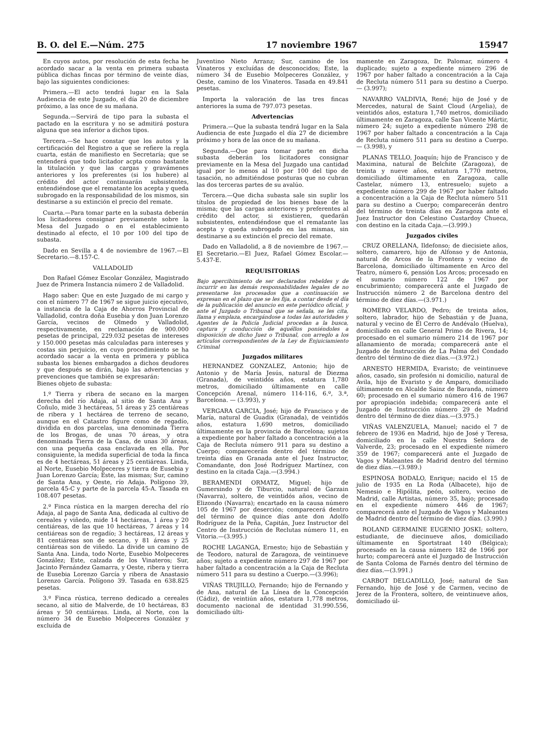B. O. del E.—Núm. 275 17 noviembre 1967 15947
En cuyos autos, por resolución de esta fecha he acordado sacar a la venta en primera subasta pública dichas fincas por término de veinte días, bajo las siguientes condiciones:
Primera.—El acto tendrá lugar en la Sala Audiencia de este Juzgado, el día 20 de diciembre próximo, a las once de su mañana.
Segunda.—Servirá de tipo para la subasta el pactado en la escritura y no se admitirá postura alguna que sea inferior a dichos tipos.
Tercera.—Se hace constar que los autos y la certificación del Registro a que se refiere la regla cuarta, están de manifiesto en Secretaría; que se entenderá que todo licitador acpta como bastante la titulación y que las cargas y gravámenes anteriores y los preferentes (si los hubere) al crédito del actor continuarán subsistentes, entendiéndose que el rematante los acepta y queda subrogado en la responsabilidad de los mismos, sin destinarse a su extinción el precio del remate.
Cuarta.—Para tomar parte en la subasta deberán los licitadores consignar previamente sobre la Mesa del Juzgado o en el establecimiento destinado al efecto, el 10 por 100 del tipo de subasta.
Dado en Sevilla a 4 de noviembre de 1967.—El Secretario.—8.157-C.
VALLADOLID
Don Rafael Gómez Escolar González, Magistrado Juez de Primera Instancia número 2 de Valladolid.
Hago saber: Que en este Juzgado de mi cargo y con el número 77 de 1967 se sigue juicio ejecutivo, a instancia de la Caja de Ahorros Provincial de Valladolid, contra doña Eusebia y don Juan Lorenzo García, vecinos de Olmedo y Valladolid, respectivamente, en reclamación de 900.000 pesetas de principal, 229.032 pesetas de intereses y 150.000 pesetas más calculadas para intereses y costas sin perjuicio, en cuyo procedimiento se ha acordado sacar a la venta en primera y pública subasta los bienes embargados a dichos deudores y que después se dirán, bajo las advertencias y prevenciones que también se expresarán:
Bienes objeto de subasta:
1.º Tierra y ribera de secano en la margen derecha del río Adaja, al sitio de Santa Ana y Coñulo, mide 3 hectáreas, 51 áreas y 25 centiáreas de ribera y 1 hectárea de terreno de secano, aunque en el Catastro figure como de regadío, dividida en dos parcelas, una denominada Tierra de los Brogas, de unas 70 áreas, y otra denominada Tierra de la Casa, de unas 30 áreas, con una pequeña casa enclavada en ella. Por consiguiente, la medida superficial de toda la finca es de 4 hectáreas, 51 áreas y 25 centiáreas. Linda, al Norte, Eusebio Molpeceres y tierra de Eusebia y Juan Lorenzo García; Este, las mismas; Sur, camino de Santa Ana, y Oeste, río Adaja. Polígono 39, parcela 45-C y parte de la parcela 45-A. Tasada en 108.407 pesetas.
2.º Finca rústica en la margen derecha del río Adaja, al pago de Santa Ana, dedicada al cultivo de cereales y viñedo, mide 14 hectáreas, 1 área y 20 centiáreas, de las que 10 hectáreas, 7 áreas y 14 centiáreas son de regadío; 3 hectáreas, 12 áreas y 81 centiáreas son de secano, y 81 áreas y 25 centiáreas son de viñedo. La divide un camino de Santa Ana. Linda, todo Norte, Eusebio Molpeceres González; Este, calzada de los Vinateros; Sur, Jacinto Fernández Gamarra, y Oeste, ribera y tierra de Eusebia Lorenzo García y ribera de Anastasio Lorenzo García. Polígono 39. Tasada en 638.825 pesetas.
3.º Finca rústica, terreno dedicado a cereales secano, al sitio de Malverde, de 10 hectáreas, 83 áreas y 50 centiáreas. Linda, al Norte, con la número 34 de Eusebio Molpeceres González y excluída de
Juventino Nieto Arranz; Sur, camino de los Vinateros y excluídas de desconocidos; Este, la número 34 de Eusebio Molpeceres González, y Oeste, camino de los Vinateros. Tasada en 49.841 pesetas.
Importa la valoración de las tres fincas anteriores la suma de 797.073 pesetas.
Advertencias
Primera.—Que la subasta tendrá lugar en la Sala Audiencia de este Juzgado el día 27 de diciembre próximo y hora de las once de su mañana.
Segunda.—Que para tomar parte en dicha subasta deberán los licitadores consignar previamente en la Mesa del Juzgado una cantidad igual por lo menos al 10 por 100 del tipo de tasación, no admitiéndose posturas que no cubran las dos terceras partes de su avalúo.
Tercera.—Que dicha subasta sale sin suplir los títulos de propiedad de los bienes base de la misma; que las cargas anteriores y preferentes al crédito del actor, si existieren, quedarán subsistentes, entendiéndose que el rematante las acepta y queda subrogado en las mismas, sin destinarse a su extinción el precio del remate.
Dado en Valladolid, a 8 de noviembre de 1967.—El Secretario.—El Juez, Rafael Gómez Escolar.—5.437-E.
REQUISITORIAS
Bajo apercibimiento de ser declarados rebeldes y de incurrir en las demás responsabilidades legales de no presentarse los procesados que a continuación se expresan en el plazo que se les fija, a contar desde el día de la publicación del anuncio en este periódico oficial, y ante el Juzgado o Tribunal que se señala, se les cita, llama y emplaza, encargándose a todas las autoridades y Agentes de la Policía Judicial procedan a la busca, captura y conducción de aquéllos poniéndoles a disposición de dicho Juez o Tribunal, con arreglo a los artículos correspondientes de la Ley de Enjuiciamiento Criminal
Juzgados militares
HERNANDEZ GONZALEZ, Antonio; hijo de Antonio y de María Jesús, natural de Diezma (Granada), de veintidós años, estatura 1,780 metros, domiciliado últimamente en calle Concepción Arenal, número 114-116, 6.º, 3.ª, Barcelona. — (3.993), y
VERGARA GARCIA, José; hijo de Francisco y de María, natural de Guadix (Granada), de veintidós años, estatura 1,690 metros, domiciliado últimamente en la provincia de Barcelona; sujetos a expediente por haber faltado a concentración a la Caja de Recluta número 911 para su destino a Cuerpo; comparecerán dentro del término de treinta días en Granada ante el Juez Instructor, Comandante, don José Rodríguez Martínez, con destino en la citada Caja.—(3.994.)
BERAMENDI ORMATZ, Miguel; hijo de Gumersindo y de Tiburcio, natural de Garzain (Navarra), soltero, de veintidós años, vecino de Elizondo (Navarra); encartado en la causa número 105 de 1967 por deserción; comparecerá dentro del término de quince días ante don Adolfo Rodríguez de la Peña, Capitán, Juez Instructor del Centro de Instrucción de Reclutas número 11, en Vitoria.—(3.995.)
ROCHE LAGANGA, Ernesto; hijo de Sebastián y de Teodoro, natural de Zaragoza, de veintinueve años; sujeto a expediente número 297 de 1967 por haber faltado a concentración a la Caja de Recluta número 511 para su destino a Cuerpo.—(3.996);
VIÑAS TRUJILLO, Fernando; hijo de Fernando y de Ana, natural de La Línea de la Concepción (Cádiz), de veintiún años, estatura 1,778 metros, documento nacional de identidad 31.990.556, domiciliado últi-
mamente en Zaragoza, Dr. Palomar, número 4 duplicado; sujeto a expediente número 296 de 1967 por haber faltado a concentración a la Caja de Recluta número 511 para su destino a Cuerpo. — (3.997);
NAVARRO VALDIVIA, René; hijo de José y de Mercedes, natural de Saint Cloud (Argelia), de veintidós años, estatura 1,740 metros, domiciliado últimamente en Zaragoza, calle San Vicente Mártir, número 24; sujeto a expediente número 298 de 1967 por haber faltado a concentración a la Caja de Recluta número 511 para su destino a Cuerpo. — (3.998), y
PLANAS TELLO, Joaquín; hijo de Francisco y de Maximina, natural de Belchite (Zaragoza), de treinta y nueve años, estatura 1,770 metros, domiciliado últimamente en Zaragoza, calle Castelar, número 13, entresuelo; sujeto a expediente número 299 de 1967 por haber faltado a concentración a la Caja de Recluta número 511 para su destino a Cuerpo; comparecerán dentro del término de treinta días en Zaragoza ante el Juez Instructor don Celestino Custardoy Chueca, con destino en la citada Caja.—(3.999.)
Juzgados civiles
CRUZ ORELLANA, Ildefonso; de diecisiete años, soltero, camarero, hijo de Alfonso y de Antonia, natural de Arcos de la Frontera y vecino de Barcelona, domiciliado últimamente en Arco del Teatro, número 6, pensión Los Arcos; procesado en el sumario número 122 de 1967 por encubrimiento; comparecerá ante el Juzgado de Instrucción número 2 de Barcelona dentro del término de diez días.—(3.971.)
ROMERO VELARDO, Pedro; de treinta años, soltero, labrador, hijo de Sebastián y de Juana, natural y vecino de El Cerro de Andévalo (Huelva), domiciliado en calle General Primo de Rivera, 14; procesado en el sumario número 214 de 1967 por allanamiento de morada; comparecerá ante el Juzgado de Instrucción de La Palma del Condado dentro del término de diez días.—(3.972.)
ARNESTO HERMIDA, Evaristo; de veintinueve años, casado, sin profesión ni domicilio, natural de Avila, hijo de Evaristo y de Amparo, domiciliado últimamente en Alcalde Sainz de Baranda, número 60; procesado en el sumario número 416 de 1967 por apropiación indebida; comparecerá ante el Juzgado de Instrucción número 29 de Madrid dentro del término de diez días.—(3.975.)
VIÑAS VALENZUELA, Manuel; nacido el 7 de febrero de 1936 en Madrid, hijo de José y Teresa, domiciliado en la calle Nuestra Señora de Valverde, 23; procesado en el expediente número 359 de 1967; comparecerá ante el Juzgado de Vagos y Maleantes de Madrid dentro del término de diez días.—(3.989.)
ESPINOSA BODALO, Enrique; nacido el 15 de julio de 1935 en La Roda (Albacete), hijo de Nemesio e Hipólita, peón, soltero, vecino de Madrid, calle Artistas, número 35, bajo; procesado en el expediente número 446 de 1967; comparecerá ante el Juzgado de Vagos y Maleantes de Madrid dentro del término de diez días. (3.990.)
ROLAND GERMAINE EUGENIO JOSKI; soltero, estudiante, de diecinueve años, domiciliado últimamente en Sportstraat 140 (Bélgica); procesado en la causa número 182 de 1966 por hurto; comparecerá ante el Juzgado de Instrucción de Santa Coloma de Farnés dentro del término de diez días.—(3.991.)
CARBOT DELGADILLO, José; natural de San Fernando, hijo de José y de Carmen, vecino de Jerez de la Frontera, soltero, de veintinueve años, domiciliado úl-